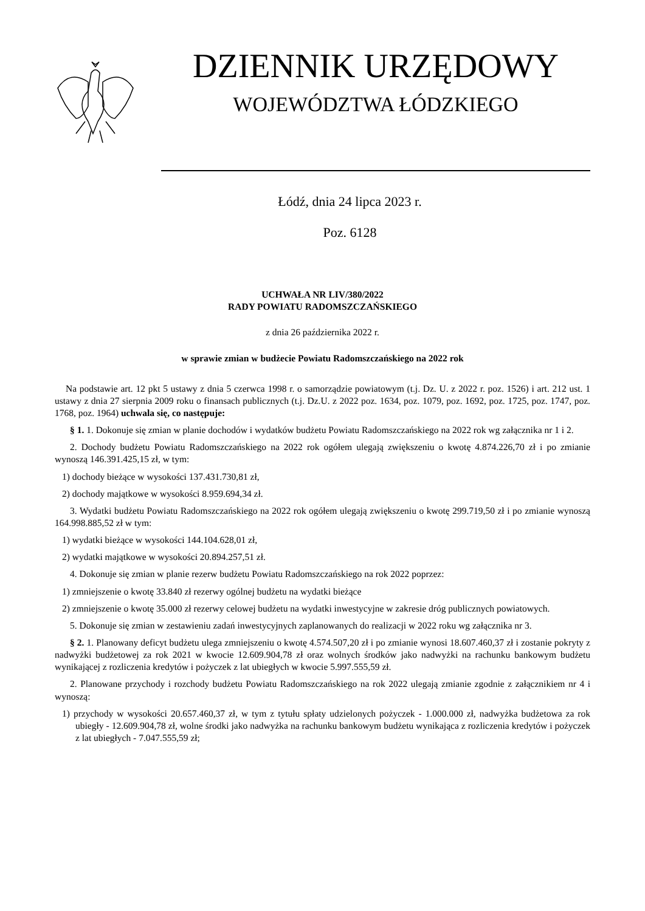DZIENNIK URZĘDOWY
WOJEWÓDZTWA ŁÓDZKIEGO
Łódź, dnia 24 lipca 2023 r.
Poz. 6128
UCHWAŁA NR LIV/380/2022
RADY POWIATU RADOMSZCZAŃSKIEGO
z dnia 26 października 2022 r.
w sprawie zmian w budżecie Powiatu Radomszczańskiego na 2022 rok
Na podstawie art. 12 pkt 5 ustawy z dnia 5 czerwca 1998 r. o samorządzie powiatowym (t.j. Dz. U. z 2022 r. poz. 1526) i art. 212 ust. 1 ustawy z dnia 27 sierpnia 2009 roku o finansach publicznych (t.j. Dz.U. z 2022 poz. 1634, poz. 1079, poz. 1692, poz. 1725, poz. 1747, poz. 1768, poz. 1964) uchwala się, co następuje:
§ 1. 1. Dokonuje się zmian w planie dochodów i wydatków budżetu Powiatu Radomszczańskiego na 2022 rok wg załącznika nr 1 i 2.
2. Dochody budżetu Powiatu Radomszczańskiego na 2022 rok ogółem ulegają zwiększeniu o kwotę 4.874.226,70 zł i po zmianie wynoszą 146.391.425,15 zł, w tym:
1) dochody bieżące w wysokości 137.431.730,81 zł,
2) dochody majątkowe w wysokości 8.959.694,34 zł.
3. Wydatki budżetu Powiatu Radomszczańskiego na 2022 rok ogółem ulegają zwiększeniu o kwotę 299.719,50 zł i po zmianie wynoszą 164.998.885,52 zł w tym:
1) wydatki bieżące w wysokości 144.104.628,01 zł,
2) wydatki majątkowe w wysokości 20.894.257,51 zł.
4. Dokonuje się zmian w planie rezerw budżetu Powiatu Radomszczańskiego na rok 2022 poprzez:
1) zmniejszenie o kwotę 33.840 zł rezerwy ogólnej budżetu na wydatki bieżące
2) zmniejszenie o kwotę 35.000 zł rezerwy celowej budżetu na wydatki inwestycyjne w zakresie dróg publicznych powiatowych.
5. Dokonuje się zmian w zestawieniu zadań inwestycyjnych zaplanowanych do realizacji w 2022 roku wg załącznika nr 3.
§ 2. 1. Planowany deficyt budżetu ulega zmniejszeniu o kwotę 4.574.507,20 zł i po zmianie wynosi 18.607.460,37 zł i zostanie pokryty z nadwyżki budżetowej za rok 2021 w kwocie 12.609.904,78 zł oraz wolnych środków jako nadwyżki na rachunku bankowym budżetu wynikającej z rozliczenia kredytów i pożyczek z lat ubiegłych w kwocie 5.997.555,59 zł.
2. Planowane przychody i rozchody budżetu Powiatu Radomszczańskiego na rok 2022 ulegają zmianie zgodnie z załącznikiem nr 4 i wynoszą:
1) przychody w wysokości 20.657.460,37 zł, w tym z tytułu spłaty udzielonych pożyczek - 1.000.000 zł, nadwyżka budżetowa za rok ubiegły - 12.609.904,78 zł, wolne środki jako nadwyżka na rachunku bankowym budżetu wynikająca z rozliczenia kredytów i pożyczek z lat ubiegłych - 7.047.555,59 zł;